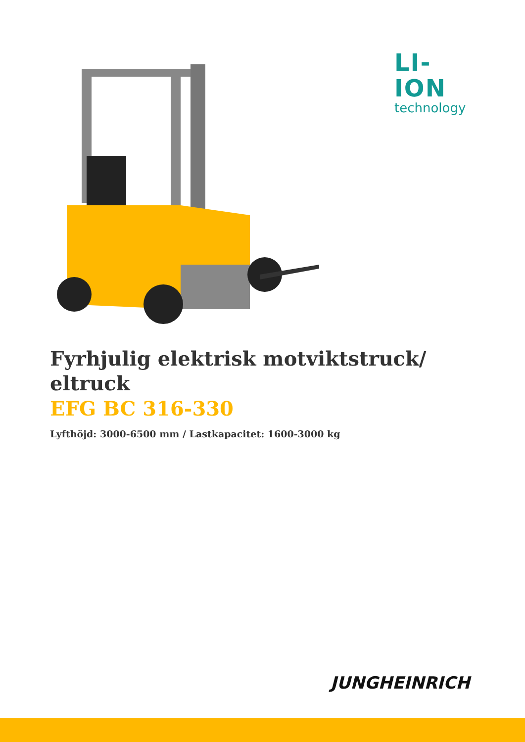LI-ION
technology
Fyrhjulig elektrisk motviktstruck/ eltruck
EFG BC 316-330
Lyfthöjd: 3000-6500 mm / Lastkapacitet: 1600-3000 kg
JUNGHEINRICH